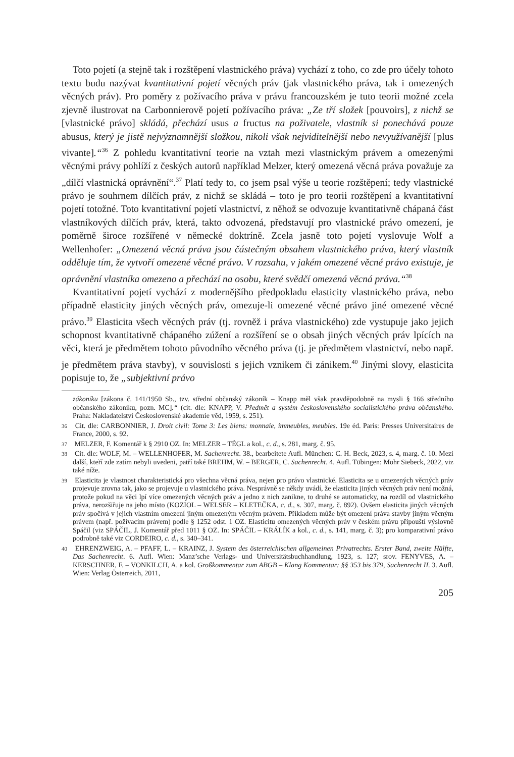Toto pojetí (a stejně tak i rozštěpení vlastnického práva) vychází z toho, co zde pro účely tohoto textu budu nazývat kvantitativní pojetí věcných práv (jak vlastnického práva, tak i omezených věcných práv). Pro poměry z požívacího práva v právu francouzském je tuto teorii možné zcela zjevně ilustrovat na Carbonnierově pojetí požívacího práva: „Ze tří složek [pouvoirs], z nichž se [vlastnické právo] skládá, přechází usus a fructus na poživatele, vlastník si ponechává pouze abusus, který je jistě nejvýznamnější složkou, nikoli však nejviditelnější nebo nevyužívanější [plus vivante].“<sup>36</sup> Z pohledu kvantitativní teorie na vztah mezi vlastnickým právem a omezenými věcnými právy pohlíží z českých autorů například Melzer, který omezená věcná práva považuje za „dílčí vlastnická oprávnění“.<sup>37</sup> Platí tedy to, co jsem psal výše u teorie rozštěpení; tedy vlastnické právo je souhrnem dílčích práv, z nichž se skládá – toto je pro teorii rozštěpení a kvantitativní pojetí totožné. Toto kvantitativní pojetí vlastnictví, z něhož se odvozuje kvantitativně chápaná část vlastníkových dílčích práv, která, takto odvozená, představují pro vlastnické právo omezení, je poměrně široce rozšířené v německé doktríně. Zcela jasně toto pojetí vyslovuje Wolf a Wellenhofer: „Omezená věcná práva jsou částečným obsahem vlastnického práva, který vlastník odděluje tím, že vytvoří omezené věcné právo. V rozsahu, v jakém omezené věcné právo existuje, je oprávnění vlastníka omezeno a přechází na osobu, které svědčí omezená věcná práva.“<sup>38</sup>
Kvantitativní pojetí vychází z modernějšího předpokladu elasticity vlastnického práva, nebo případně elasticity jiných věcných práv, omezuje-li omezené věcné právo jiné omezené věcné právo.<sup>39</sup> Elasticita všech věcných práv (tj. rovněž i práva vlastnického) zde vystupuje jako jejich schopnost kvantitativně chápaného zúžení a rozšíření se o obsah jiných věcných práv lpících na věci, která je předmětem tohoto původního věcného práva (tj. je předmětem vlastnictví, nebo např. je předmětem práva stavby), v souvislosti s jejich vznikem či zánikem.<sup>40</sup> Jinými slovy, elasticita popisuje to, že „subjektivní právo
zákoníku [zákona č. 141/1950 Sb., tzv. střední občanský zákoník – Knapp měl však pravděpodobně na mysli § 166 středního občanského zákoníku, pozn. MC].“ (cit. dle: KNAPP, V. Předmět a systém československého socialistického práva občanského. Praha: Nakladatelství Československé akademie věd, 1959, s. 251).
36 Cit. dle: CARBONNIER, J. Droit civil: Tome 3: Les biens: monnaie, immeubles, meubles. 19e éd. Paris: Presses Universitaires de France, 2000, s. 92.
37 MELZER, F. Komentář k § 2910 OZ. In: MELZER – TÉGL a kol., c. d., s. 281, marg. č. 95.
38 Cit. dle: WOLF, M. – WELLENHOFER, M. Sachenrecht. 38., bearbeitete Aufl. München: C. H. Beck, 2023, s. 4, marg. č. 10. Mezi další, kteří zde zatím nebyli uvedeni, patří také BREHM, W. – BERGER, C. Sachenrecht. 4. Aufl. Tübingen: Mohr Siebeck, 2022, viz také níže.
39 Elasticita je vlastnost charakteristická pro všechna věcná práva, nejen pro právo vlastnické. Elasticita se u omezených věcných práv projevuje zrovna tak, jako se projevuje u vlastnického práva. Nesprávně se někdy uvádí, že elasticita jiných věcných práv není možná, protože pokud na věci lpí více omezených věcných práv a jedno z nich zanikne, to druhé se automaticky, na rozdíl od vlastnického práva, nerozšiřuje na jeho místo (KOZIOL – WELSER – KLETEČKA, c. d., s. 307, marg. č. 892). Ovšem elasticita jiných věcných práv spočívá v jejich vlastním omezení jiným omezeným věcným právem. Příkladem může být omezení práva stavby jiným věcným právem (např. požívacím právem) podle § 1252 odst. 1 OZ. Elasticitu omezených věcných práv v českém právu připouští výslovně Spáčil (viz SPÁČIL, J. Komentář před 1011 § OZ. In: SPÁČIL – KRÁLÍK a kol., c. d., s. 141, marg. č. 3); pro komparativní právo podrobně také viz CORDEIRO, c. d., s. 340–341.
40 EHRENZWEIG, A. – PFAFF, L. – KRAINZ, J. System des österreichischen allgemeinen Privatrechts. Erster Band, zweite Hälfte, Das Sachenrecht. 6. Aufl. Wien: Manz’sche Verlags- und Universitätsbuchhandlung, 1923, s. 127; srov. FENYVES, A. – KERSCHNER, F. – VONKILCH, A. a kol. Großkommentar zum ABGB – Klang Kommentar: §§ 353 bis 379, Sachenrecht II. 3. Aufl. Wien: Verlag Österreich, 2011,
205